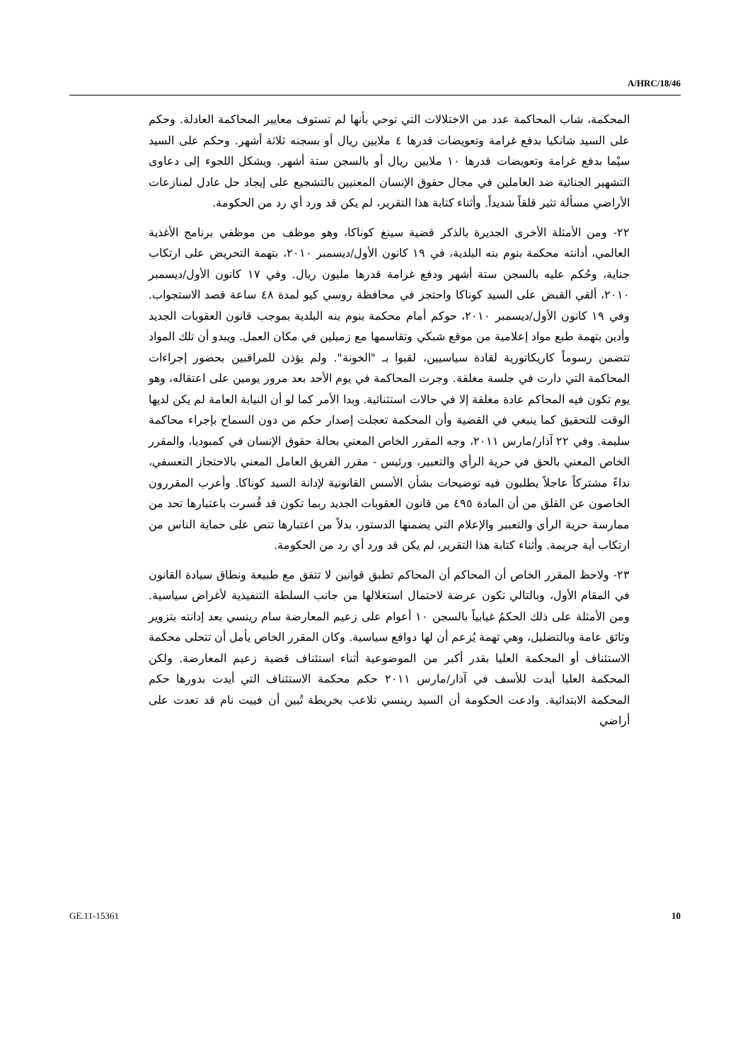A/HRC/18/46
المحكمة، شاب المحاكمة عدد من الاختلالات التي توحي بأنها لم تستوف معايير المحاكمة العادلة. وحكم على السيد شانكيا بدفع غرامة وتعويضات قدرها ٤ ملايين ريال أو بسجنه ثلاثة أشهر. وحكم على السيد سيْما بدفع غرامة وتعويضات قدرها ١٠ ملايين ريال أو بالسجن ستة أشهر. ويشكل اللجوء إلى دعاوى التشهير الجنائية ضد العاملين في مجال حقوق الإنسان المعنيين بالتشجيع على إيجاد حل عادل لمنازعات الأراضي مسألة تثير قلقاً شديداً. وأثناء كتابة هذا التقرير، لم يكن قد ورد أي رد من الحكومة.
٢٢- ومن الأمثلة الأخرى الجديرة بالذكر قضية سينغ كوناكا، وهو موظف من موظفي برنامج الأغذية العالمي، أدانته محكمة بنوم بنه البلدية، في ١٩ كانون الأول/ديسمبر ٢٠١٠، بتهمة التحريض على ارتكاب جناية، وحُكم عليه بالسجن ستة أشهر ودفع غرامة قدرها مليون ريال. وفي ١٧ كانون الأول/ديسمبر ٢٠١٠، ألقي القبض على السيد كوناكا واحتجز في محافظة روسي كيو لمدة ٤٨ ساعة قصد الاستجواب. وفي ١٩ كانون الأول/ديسمبر ٢٠١٠، حوكم أمام محكمة بنوم بنه البلدية بموجب قانون العقوبات الجديد وأدين بتهمة طبع مواد إعلامية من موقع شبكي وتقاسمها مع زميلين في مكان العمل. ويبدو أن تلك المواد تتضمن رسوماً كاريكاتورية لقادة سياسيين، لقبوا بـ "الخونة". ولم يؤذن للمراقبين بحضور إجراءات المحاكمة التي دارت في جلسة مغلقة. وجرت المحاكمة في يوم الأحد بعد مرور يومين على اعتقاله، وهو يوم تكون فيه المحاكم عادة مغلقة إلا في حالات استثنائية. وبدا الأمر كما لو أن النيابة العامة لم يكن لديها الوقت للتحقيق كما ينبغي في القضية وأن المحكمة تعجلت إصدار حكم من دون السماح بإجراء محاكمة سليمة. وفي ٢٢ آذار/مارس ٢٠١١، وجه المقرر الخاص المعني بحالة حقوق الإنسان في كمبوديا، والمقرر الخاص المعني بالحق في حرية الرأي والتعبير، ورئيس - مقرر الفريق العامل المعني بالاحتجاز التعسفي، نداءً مشتركاً عاجلاً يطلبون فيه توضيحات بشأن الأسس القانونية لإدانة السيد كوناكا. وأعرب المقررون الخاصون عن القلق من أن المادة ٤٩٥ من قانون العقوبات الجديد ربما تكون قد فُسرت باعتبارها تحد من ممارسة حرية الرأي والتعبير والإعلام التي يضمنها الدستور، بدلاً من اعتبارها تنص على حماية الناس من ارتكاب أية جريمة. وأثناء كتابة هذا التقرير، لم يكن قد ورد أي رد من الحكومة.
٢٣- ولاحظ المقرر الخاص أن المحاكم أن المحاكم تطبق قوانين لا تتفق مع طبيعة ونطاق سيادة القانون في المقام الأول، وبالتالي تكون عرضة لاحتمال استغلالها من جانب السلطة التنفيذية لأغراض سياسية. ومن الأمثلة على ذلك الحكمُ غيابياً بالسجن ١٠ أعوام على زعيم المعارضة سام رينسي بعد إدانته بتزوير وثائق عامة وبالتضليل، وهي تهمة يُزعم أن لها دوافع سياسية. وكان المقرر الخاص يأمل أن تتحلى محكمة الاستئناف أو المحكمة العليا بقدر أكبر من الموضوعية أثناء استئناف قضية زعيم المعارضة. ولكن المحكمة العليا أيدت للأسف في آذار/مارس ٢٠١١ حكم محكمة الاستئناف التي أيدت بدورها حكم المحكمة الابتدائية. وادعت الحكومة أن السيد رينسي تلاعب بخريطة تُبين أن فييت نام قد تعدت على أراضي
GE.11-15361 10